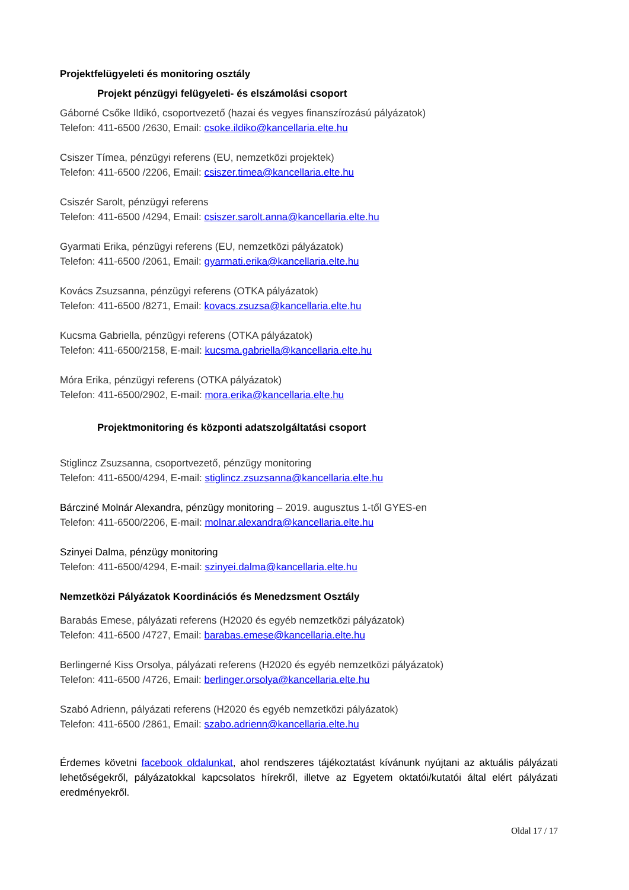Projektfelügyeleti és monitoring osztály
Projekt pénzügyi felügyeleti- és elszámolási csoport
Gáborné Csőke Ildikó, csoportvezető (hazai és vegyes finanszírozású pályázatok)
Telefon: 411-6500 /2630, Email: csoke.ildiko@kancellaria.elte.hu
Csiszer Tímea, pénzügyi referens (EU, nemzetközi projektek)
Telefon: 411-6500 /2206, Email: csiszer.timea@kancellaria.elte.hu
Csiszér Sarolt, pénzügyi referens
Telefon: 411-6500 /4294, Email: csiszer.sarolt.anna@kancellaria.elte.hu
Gyarmati Erika, pénzügyi referens (EU, nemzetközi pályázatok)
Telefon: 411-6500 /2061, Email: gyarmati.erika@kancellaria.elte.hu
Kovács Zsuzsanna, pénzügyi referens (OTKA pályázatok)
Telefon: 411-6500 /8271, Email: kovacs.zsuzsa@kancellaria.elte.hu
Kucsma Gabriella, pénzügyi referens (OTKA pályázatok)
Telefon: 411-6500/2158, E-mail: kucsma.gabriella@kancellaria.elte.hu
Móra Erika, pénzügyi referens (OTKA pályázatok)
Telefon: 411-6500/2902, E-mail: mora.erika@kancellaria.elte.hu
Projektmonitoring és központi adatszolgáltatási csoport
Stiglincz Zsuzsanna, csoportvezető, pénzügy monitoring
Telefon: 411-6500/4294, E-mail: stiglincz.zsuzsanna@kancellaria.elte.hu
Bárcziné Molnár Alexandra, pénzügy monitoring – 2019. augusztus 1-től GYES-en
Telefon: 411-6500/2206, E-mail: molnar.alexandra@kancellaria.elte.hu
Szinyei Dalma, pénzügy monitoring
Telefon: 411-6500/4294, E-mail: szinyei.dalma@kancellaria.elte.hu
Nemzetközi Pályázatok Koordinációs és Menedzsment Osztály
Barabás Emese, pályázati referens (H2020 és egyéb nemzetközi pályázatok)
Telefon: 411-6500 /4727, Email: barabas.emese@kancellaria.elte.hu
Berlingerné Kiss Orsolya, pályázati referens (H2020 és egyéb nemzetközi pályázatok)
Telefon: 411-6500 /4726, Email: berlinger.orsolya@kancellaria.elte.hu
Szabó Adrienn, pályázati referens (H2020 és egyéb nemzetközi pályázatok)
Telefon: 411-6500 /2861, Email: szabo.adrienn@kancellaria.elte.hu
Érdemes követni facebook oldalunkat, ahol rendszeres tájékoztatást kívánunk nyújtani az aktuális pályázati lehetőségekről, pályázatokkal kapcsolatos hírekről, illetve az Egyetem oktatói/kutatói által elért pályázati eredményekről.
Oldal 17 / 17